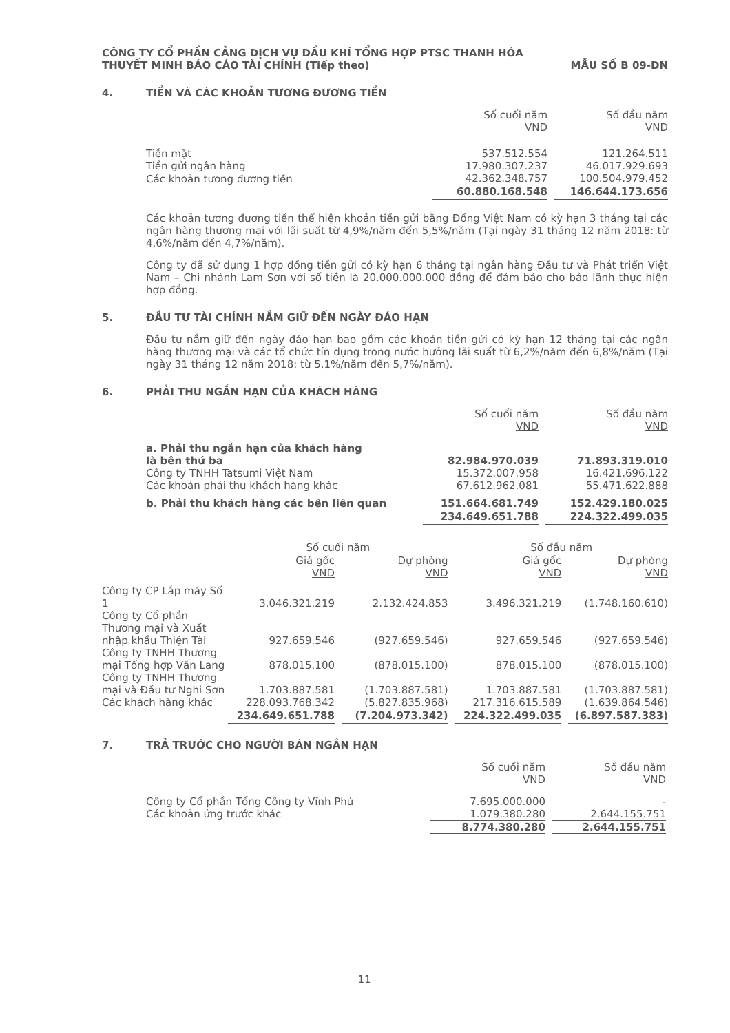CÔNG TY CỔ PHẦN CẢNG DỊCH VỤ DẦU KHÍ TỔNG HỢP PTSC THANH HÓA
THUYẾT MINH BÁO CÁO TÀI CHÍNH (Tiếp theo) MẪU SỐ B 09-DN
4. TIỀN VÀ CÁC KHOẢN TƯƠNG ĐƯƠNG TIỀN
| | Số cuối năm VND | | Số đầu năm VND |
| Tiền mặt | 537.512.554 | | 121.264.511 |
| Tiền gửi ngân hàng | 17.980.307.237 | | 46.017.929.693 |
| Các khoản tương đương tiền | 42.362.348.757 | | 100.504.979.452 |
| | 60.880.168.548 | | 146.644.173.656 |
Các khoản tương đương tiền thể hiện khoản tiền gửi bằng Đồng Việt Nam có kỳ hạn 3 tháng tại các ngân hàng thương mại với lãi suất từ 4,9%/năm đến 5,5%/năm (Tại ngày 31 tháng 12 năm 2018: từ 4,6%/năm đến 4,7%/năm).
Công ty đã sử dụng 1 hợp đồng tiền gửi có kỳ hạn 6 tháng tại ngân hàng Đầu tư và Phát triển Việt Nam – Chi nhánh Lam Sơn với số tiền là 20.000.000.000 đồng để đảm bảo cho bảo lãnh thực hiện hợp đồng.
5. ĐẦU TƯ TÀI CHÍNH NẮM GIỮ ĐẾN NGÀY ĐÁO HẠN
Đầu tư nắm giữ đến ngày đáo hạn bao gồm các khoản tiền gửi có kỳ hạn 12 tháng tại các ngân hàng thương mại và các tổ chức tín dụng trong nước hưởng lãi suất từ 6,2%/năm đến 6,8%/năm (Tại ngày 31 tháng 12 năm 2018: từ 5,1%/năm đến 5,7%/năm).
6. PHẢI THU NGẮN HẠN CỦA KHÁCH HÀNG
| | Số cuối năm VND | | Số đầu năm VND |
| a. Phải thu ngắn hạn của khách hàng là bên thứ ba | 82.984.970.039 | | 71.893.319.010 |
| Công ty TNHH Tatsumi Việt Nam | 15.372.007.958 | | 16.421.696.122 |
| Các khoản phải thu khách hàng khác | 67.612.962.081 | | 55.471.622.888 |
| b. Phải thu khách hàng các bên liên quan | 151.664.681.749 | | 152.429.180.025 |
| | 234.649.651.788 | | 224.322.499.035 |
| | Số cuối năm | | | | Số đầu năm | | |
| | Giá gốc VND | | Dự phòng VND | | Giá gốc VND | | Dự phòng VND |
| Công ty CP Lắp máy Số 1 | 3.046.321.219 | | 2.132.424.853 | | 3.496.321.219 | | (1.748.160.610) |
| Công ty Cổ phần Thương mại và Xuất nhập khẩu Thiện Tài | 927.659.546 | | (927.659.546) | | 927.659.546 | | (927.659.546) |
| Công ty TNHH Thương mại Tổng hợp Văn Lang | 878.015.100 | | (878.015.100) | | 878.015.100 | | (878.015.100) |
| Công ty TNHH Thương mại và Đầu tư Nghi Sơn | 1.703.887.581 | | (1.703.887.581) | | 1.703.887.581 | | (1.703.887.581) |
| Các khách hàng khác | 228.093.768.342 | | (5.827.835.968) | | 217.316.615.589 | | (1.639.864.546) |
| | 234.649.651.788 | | (7.204.973.342) | | 224.322.499.035 | | (6.897.587.383) |
7. TRẢ TRƯỚC CHO NGƯỜI BÁN NGẮN HẠN
| | Số cuối năm VND | | Số đầu năm VND |
| Công ty Cổ phần Tổng Công ty Vĩnh Phú | 7.695.000.000 | | - |
| Các khoản ứng trước khác | 1.079.380.280 | | 2.644.155.751 |
| | 8.774.380.280 | | 2.644.155.751 |
11